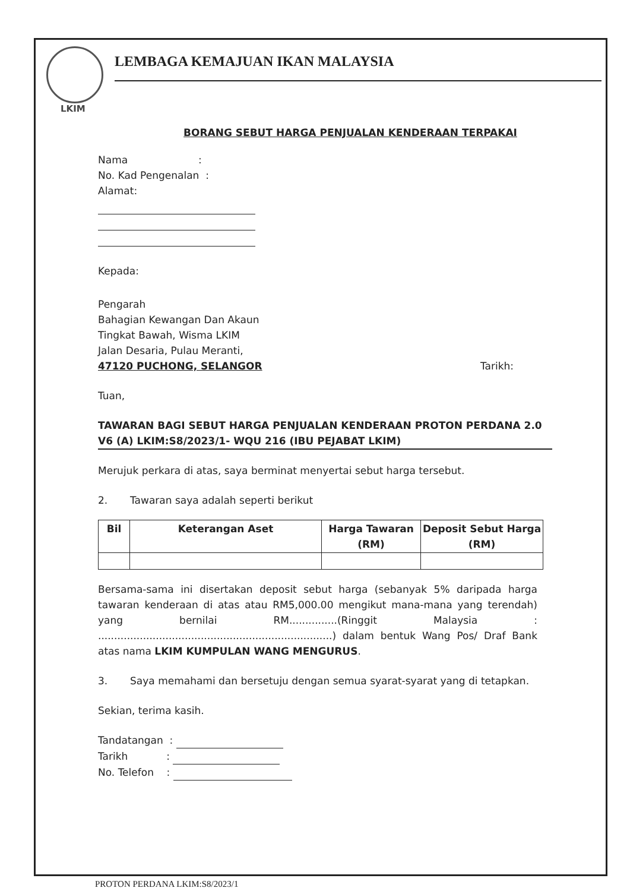LEMBAGA KEMAJUAN IKAN MALAYSIA
LKIM
BORANG SEBUT HARGA PENJUALAN KENDERAAN TERPAKAI
Nama :
No. Kad Pengenalan :
Alamat:
Kepada:
Pengarah
Bahagian Kewangan Dan Akaun
Tingkat Bawah, Wisma LKIM
Jalan Desaria, Pulau Meranti,
47120 PUCHONG, SELANGOR Tarikh:
Tuan,
TAWARAN BAGI SEBUT HARGA PENJUALAN KENDERAAN PROTON PERDANA 2.0 V6 (A) LKIM:S8/2023/1- WQU 216 (IBU PEJABAT LKIM)
Merujuk perkara di atas, saya berminat menyertai sebut harga tersebut.
2. Tawaran saya adalah seperti berikut
| Bil | Keterangan Aset | Harga Tawaran (RM) | Deposit Sebut Harga (RM) |
| --- | --- | --- | --- |
Bersama-sama ini disertakan deposit sebut harga (sebanyak 5% daripada harga tawaran kenderaan di atas atau RM5,000.00 mengikut mana-mana yang terendah) yang bernilai RM...............(Ringgit Malaysia : .........................................................................) dalam bentuk Wang Pos/ Draf Bank atas nama LKIM KUMPULAN WANG MENGURUS.
3. Saya memahami dan bersetuju dengan semua syarat-syarat yang di tetapkan.
Sekian, terima kasih.
Tandatangan :
Tarikh :
No. Telefon :
PROTON PERDANA LKIM:S8/2023/1